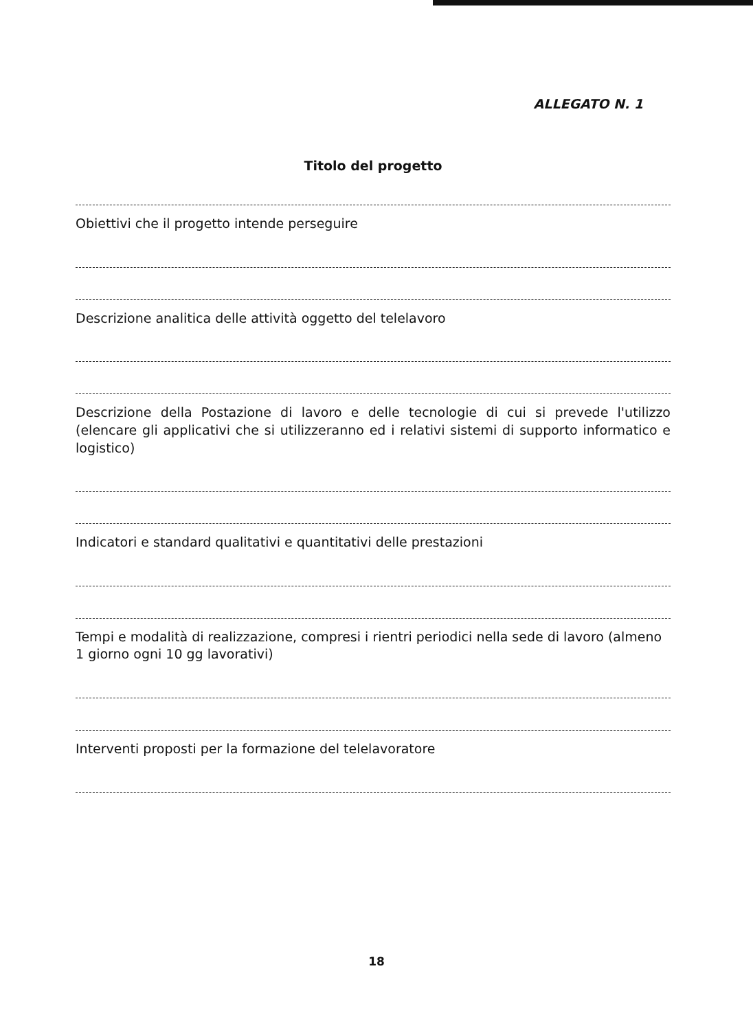ALLEGATO N. 1
Titolo del progetto
Obiettivi che il progetto intende perseguire
Descrizione analitica delle attività oggetto del telelavoro
Descrizione della Postazione di lavoro e delle tecnologie di cui si prevede l'utilizzo (elencare gli applicativi che si utilizzeranno ed i relativi sistemi di supporto informatico e logistico)
Indicatori e standard qualitativi e quantitativi delle prestazioni
Tempi e modalità di realizzazione, compresi i rientri periodici nella sede di lavoro (almeno 1 giorno ogni 10 gg lavorativi)
Interventi proposti per la formazione del telelavoratore
18